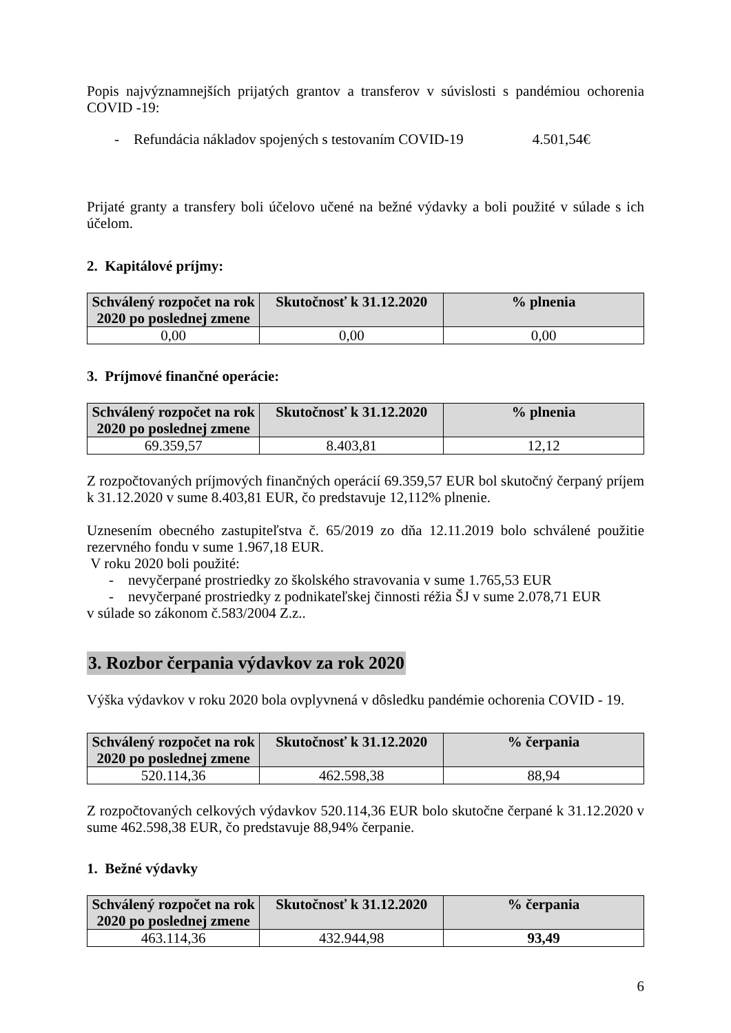Popis najvýznamnejších prijatých grantov a transferov v súvislosti s pandémiou ochorenia COVID -19:
- Refundácia nákladov spojených s testovaním COVID-19 4.501,54€
Prijaté granty a transfery boli účelovo učené na bežné výdavky a boli použité v súlade s ich účelom.
2. Kapitálové príjmy:
| Schválený rozpočet na rok 2020 po poslednej zmene | Skutočnosť k 31.12.2020 | % plnenia |
| --- | --- | --- |
| 0,00 | 0,00 | 0,00 |
3. Príjmové finančné operácie:
| Schválený rozpočet na rok 2020 po poslednej zmene | Skutočnosť k 31.12.2020 | % plnenia |
| --- | --- | --- |
| 69.359,57 | 8.403,81 | 12,12 |
Z rozpočtovaných príjmových finančných operácií 69.359,57 EUR bol skutočný čerpaný príjem k 31.12.2020 v sume 8.403,81 EUR, čo predstavuje 12,112% plnenie.
Uznesením obecného zastupiteľstva č. 65/2019 zo dňa 12.11.2019 bolo schválené použitie rezervného fondu v sume 1.967,18 EUR.
V roku 2020 boli použité:
- nevyčerpané prostriedky zo školského stravovania v sume 1.765,53 EUR
- nevyčerpané prostriedky z podnikateľskej činnosti réžia ŠJ v sume 2.078,71 EUR
v súlade so zákonom č.583/2004 Z.z..
3. Rozbor čerpania výdavkov za rok 2020
Výška výdavkov v roku 2020 bola ovplyvnená v dôsledku pandémie ochorenia COVID - 19.
| Schválený rozpočet na rok 2020 po poslednej zmene | Skutočnosť k 31.12.2020 | % čerpania |
| --- | --- | --- |
| 520.114,36 | 462.598,38 | 88,94 |
Z rozpočtovaných celkových výdavkov 520.114,36 EUR bolo skutočne čerpané k 31.12.2020 v sume 462.598,38 EUR, čo predstavuje 88,94% čerpanie.
1. Bežné výdavky
| Schválený rozpočet na rok 2020 po poslednej zmene | Skutočnosť k 31.12.2020 | % čerpania |
| --- | --- | --- |
| 463.114,36 | 432.944,98 | 93,49 |
6